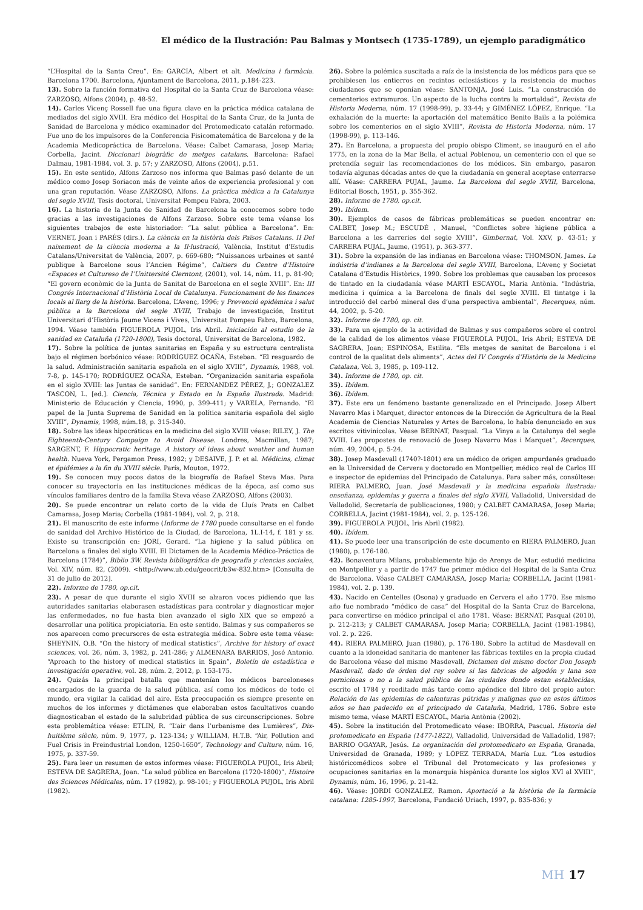El médico de la Ilustración: Pau Balmas y Montsech (1735-1789), un ejemplo paradigmático
“L’Hospital de la Santa Creu”. En: GARCIA, Albert et alt. Medicina i farmàcia. Barcelona 1700. Barcelona, Ajuntament de Barcelona, 2011, p.184-223.
13). Sobre la función formativa del Hospital de la Santa Cruz de Barcelona véase: ZARZOSO, Alfons (2004), p. 48-52.
14). Carles Vicenç Rossell fue una figura clave en la práctica médica catalana de mediados del siglo XVIII. Era médico del Hospital de la Santa Cruz, de la Junta de Sanidad de Barcelona y médico examinador del Protomedicato catalán reformado. Fue uno de los impulsores de la Conferencia Fisicomatemática de Barcelona y de la Academia Medicopráctica de Barcelona. Véase: Calbet Camarasa, Josep Maria; Corbella, Jacint. Diccionari biogràfic de metges catalans. Barcelona: Rafael Dalmau, 1981-1984, vol. 3. p. 57; y ZARZOSO, Alfons (2004), p.51.
15). En este sentido, Alfons Zarzoso nos informa que Balmas pasó delante de un médico como Josep Soriacon más de veinte años de experiencia profesional y con una gran reputación. Véase ZARZOSO, Alfons. La pràctica mèdica a la Catalunya del segle XVIII, Tesis doctoral, Universitat Pompeu Fabra, 2003.
16). La historia de la Junta de Sanidad de Barcelona la conocemos sobre todo gracias a las investigaciones de Alfons Zarzoso. Sobre este tema véanse los siguientes trabajos de este historiador: “La salut pública a Barcelona”. En: VERNET, Joan i PARÉS (dirs.). La ciència en la història dels Països Catalans. II Del naixement de la ciència moderna a la Il·lustració, València, Institut d’Estudis Catalans/Universitat de València, 2007, p. 669-680; “Nuissances urbaines et santé publique à Barcelone sous l’Ancien Régime”, Caltiers du Centre d’Histoire «Espaces et Cultureso de l’Unittersité Clerntont, (2001), vol. 14, núm. 11, p. 81-90; “El govern econòmic de la Junta de Sanitat de Barcelona en el segle XVIII”. En: III Congrés Internacional d’Història Local de Catalunya. Funcionament de les finances locals al llarg de la història. Barcelona, L’Avenç, 1996; y Prevenció epidèmica i salut pública a la Barcelona del segle XVIII, Trabajo de investigación, Institut Universitari d’Història Jaume Vicens i Vives, Universitat Pompeu Fabra, Barcelona, 1994. Véase también FIGUEROLA PUJOL, Iris Abril. Iniciación al estudio de la sanidad en Cataluña (1720-1800), Tesis doctoral, Universitat de Barcelona, 1982.
17). Sobre la política de juntas sanitarias en España y su estructura centralista bajo el régimen borbónico véase: RODRÍGUEZ OCAÑA, Esteban. “El resguardo de la salud. Administración sanitaria española en el siglo XVIII”, Dynamis, 1988, vol. 7-8, p. 145-170; RODRÍGUEZ OCAÑA, Esteban. “Organización sanitaria española en el siglo XVIII: las Juntas de sanidad”. En: FERNANDEZ PÉREZ, J.; GONZALEZ TASCON, L. [ed.]. Ciencia, Técnica y Estado en la España Ilustrada. Madrid: Ministerio de Educación y Ciencia, 1990, p. 399-411; y VARELA, Fernando. “El papel de la Junta Suprema de Sanidad en la política sanitaria española del siglo XVIII”, Dynamis, 1998, núm.18, p. 315-340.
18). Sobre las ideas hipocráticas en la medicina del siglo XVIII véase: RILEY, J. The Eighteenth-Century Compaign to Avoid Disease. Londres, Macmillan, 1987; SARGENT, F. Hippocratic heritage. A history of ideas about weather and human health. Nueva York, Pergamon Press, 1982; y DESAIVE, J. P. et al. Médicins, climat et épidémies a la fin du XVIII siècle. París, Mouton, 1972.
19). Se conocen muy pocos datos de la biografía de Rafael Steva Mas. Para conocer su trayectoria en las instituciones médicas de la época, así como sus vínculos familiares dentro de la familia Steva véase ZARZOSO, Alfons (2003).
20). Se puede encontrar un relato corto de la vida de Lluís Prats en Calbet Camarasa, Josep Maria; Corbella (1981-1984), vol. 2, p. 218.
21). El manuscrito de este informe (Informe de 1780 puede consultarse en el fondo de sanidad del Archivo Histórico de la Ciudad, de Barcelona, 1L.I-14, f. 181 y ss. Existe su transcripción en: JORI, Gerard. “La higiene y la salud pública en Barcelona a finales del siglo XVIII. El Dictamen de la Academia Médico-Práctica de Barcelona (1784)”, Biblio 3W. Revista bibliográfica de geografía y ciencias sociales, Vol. XIV, núm. 82, (2009). <http://www.ub.edu/geocrit/b3w-832.htm> [Consulta de 31 de julio de 2012].
22). Informe de 1780, op.cit.
23). A pesar de que durante el siglo XVIII se alzaron voces pidiendo que las autoridades sanitarias elaborasen estadísticas para controlar y diagnosticar mejor las enfermedades, no fue hasta bien avanzado el siglo XIX que se empezó a desarrollar una política propiciatoria. En este sentido, Balmas y sus compañeros se nos aparecen como precursores de esta estrategia médica. Sobre este tema véase: SHEYNIN, O.B. “On the history of medical statistics”, Archive for history of exact sciences, vol. 26, núm. 3, 1982, p. 241-286; y ALMENARA BARRIOS, José Antonio. “Aproach to the history of medical statistics in Spain”, Boletín de estadística e investigación operative, vol. 28, núm. 2, 2012, p. 153-175.
24). Quizás la principal batalla que mantenían los médicos barceloneses encargados de la guarda de la salud pública, así como los médicos de todo el mundo, era vigilar la calidad del aire. Esta preocupación es siempre presente en muchos de los informes y dictámenes que elaboraban estos facultativos cuando diagnosticaban el estado de la salubridad pública de sus circunscripciones. Sobre esta problemática véase: ETLIN, R. “L’air dans l’urbanisme des Lumières”, Dix-huitième siècle, núm. 9, 1977, p. 123-134; y WILLIAM, H.T.B. “Air, Pollution and Fuel Crisis in Preindustrial London, 1250-1650”, Technology and Culture, núm. 16, 1975, p. 337-59.
25). Para leer un resumen de estos informes véase: FIGUEROLA PUJOL, Iris Abril; ESTEVA DE SAGRERA, Joan. “La salud pública en Barcelona (1720-1800)”, Histoire des Sciences Médicales, núm. 17 (1982), p. 98-101; y FIGUEROLA PUJOL, Iris Abril (1982).
26). Sobre la polémica suscitada a raíz de la insistencia de los médicos para que se prohibiesen los entierros en recintos eclesiásticos y la resistencia de muchos ciudadanos que se oponían véase: SANTONJA, José Luis. “La construcción de cementerios extramuros. Un aspecto de la lucha contra la mortaldad”, Revista de Historia Moderna, núm. 17 (1998-99), p. 33-44; y GIMÉNEZ LÓPEZ, Enrique. “La exhalación de la muerte: la aportación del matemático Benito Bails a la polémica sobre los cementerios en el siglo XVIII”, Revista de Historia Moderna, núm. 17 (1998-99), p. 113-146.
27). En Barcelona, a propuesta del propio obispo Climent, se inauguró en el año 1775, en la zona de la Mar Bella, el actual Poblenou, un cementerio con el que se pretendía seguir las recomendaciones de los médicos. Sin embargo, pasaron todavía algunas décadas antes de que la ciudadanía en general aceptase enterrarse allí. Véase: CARRERA PUJAL, Jaume. La Barcelona del segle XVIII, Barcelona, Editorial Bosch, 1951, p. 355-362.
28). Informe de 1780, op.cit.
29). Ibídem.
30). Ejemplos de casos de fábricas problemáticas se pueden encontrar en: CALBET, Josep M.; ESCUDÉ , Manuel, “Conflictes sobre higiene pública a Barcelona a les darreries del segle XVIII”, Gimbernat, Vol. XXV, p. 43-51; y CARRERA PUJAL, Jaume, (1951), p. 363-377.
31). Sobre la expansión de las indianas en Barcelona véase: THOMSON, James. La indústria d’indianes a la Barcelona del segle XVIII, Barcelona, L’Avenç y Societat Catalana d’Estudis Històrics, 1990. Sobre los problemas que causaban los procesos de tintado en la ciudadanía véase MARTÍ ESCAYOL, Maria Antònia. “Indústria, medicina i química a la Barcelona de finals del segle XVIII. El tintatge i la introducció del carbó mineral des d’una perspectiva ambiental”, Recerques, núm. 44, 2002, p. 5-20.
32). Informe de 1780, op. cit.
33). Para un ejemplo de la actividad de Balmas y sus compañeros sobre el control de la calidad de los alimentos véase FIGUEROLA PUJOL, Iris Abril; ESTEVA DE SAGRERA, Joan; ESPINOSA, Estilita. “Els metges de sanitat de Barcelona i el control de la qualitat dels aliments”, Actes del IV Congrés d’Història de la Medicina Catalana, Vol. 3, 1985, p. 109-112.
34). Informe de 1780, op. cit.
35). Ibídem.
36). Ibídem.
37). Este era un fenómeno bastante generalizado en el Principado. Josep Albert Navarro Mas i Marquet, director entonces de la Dirección de Agricultura de la Real Academia de Ciencias Naturales y Artes de Barcelona, lo había denunciado en sus escritos vitivinícolas. Véase BERNAT, Pasqual. “La Vinya a la Catalunya del segle XVIII. Les propostes de renovació de Josep Navarro Mas i Marquet”, Recerques, núm. 49, 2004, p. 5-24.
38). Josep Masdevall (1740?-1801) era un médico de origen ampurdanés graduado en la Universidad de Cervera y doctorado en Montpellier, médico real de Carlos III e inspector de epidemias del Principado de Catalunya. Para saber más, consúltese: RIERA PALMERO, Juan. José Masdevall y la medicina española ilustrada: enseñanza, epidemias y guerra a finales del siglo XVIII, Valladolid, Universidad de Valladolid, Secretaría de publicaciones, 1980; y CALBET CAMARASA, Josep Maria; CORBELLA, Jacint (1981-1984), vol. 2. p. 125-126.
39). FIGUEROLA PUJOL, Iris Abril (1982).
40). Ibídem.
41). Se puede leer una transcripción de este documento en RIERA PALMERO, Juan (1980), p. 176-180.
42). Bonaventura Milans, probablemente hijo de Arenys de Mar, estudió medicina en Montpellier y a partir de 1747 fue primer médico del Hospital de la Santa Cruz de Barcelona. Véase CALBET CAMARASA, Josep Maria; CORBELLA, Jacint (1981-1984), vol. 2. p. 139.
43). Nacido en Centelles (Osona) y graduado en Cervera el año 1770. Ese mismo año fue nombrado “médico de casa” del Hospital de la Santa Cruz de Barcelona, para convertirse en médico principal el año 1781. Véase: BERNAT, Pasqual (2010), p. 212-213; y CALBET CAMARASA, Josep Maria; CORBELLA, Jacint (1981-1984), vol. 2. p. 226.
44). RIERA PALMERO, Juan (1980), p. 176-180. Sobre la actitud de Masdevall en cuanto a la idoneidad sanitaria de mantener las fábricas textiles en la propia ciudad de Barcelona véase del mismo Masdevall, Dictamen del mismo doctor Don Joseph Masdevall, dado de órden del rey sobre si las fabricas de algodón y lana son perniciosas o no a la salud pública de las ciudades donde estan establecidas, escrito el 1784 y reeditado más tarde como apéndice del libro del propio autor: Relación de las epidemias de calenturas pútridas y malignas que en estos últimos años se han padecido en el principado de Cataluña, Madrid, 1786. Sobre este mismo tema, véase MARTÍ ESCAYOL, Maria Antònia (2002).
45). Sobre la institución del Protomedicato véase: IBORRA, Pascual. Historia del protomedicato en España (1477-1822), Valladolid, Universidad de Valladolid, 1987; BARRIO OGAYAR, Jesús. La organización del protomedicato en España, Granada, Universidad de Granada, 1989; y LÓPEZ TERRADA, María Luz. “Los estudios históricomédicos sobre el Tribunal del Protomecicato y las profesiones y ocupaciones sanitarias en la monarquía hispànica durante los siglos XVI al XVIII”, Dynamis, núm. 16, 1996, p. 21-42.
46). Véase: JORDI GONZALEZ, Ramon. Aportació a la història de la farmàcia catalana: 1285-1997, Barcelona, Fundació Uriach, 1997, p. 835-836; y
MH 17